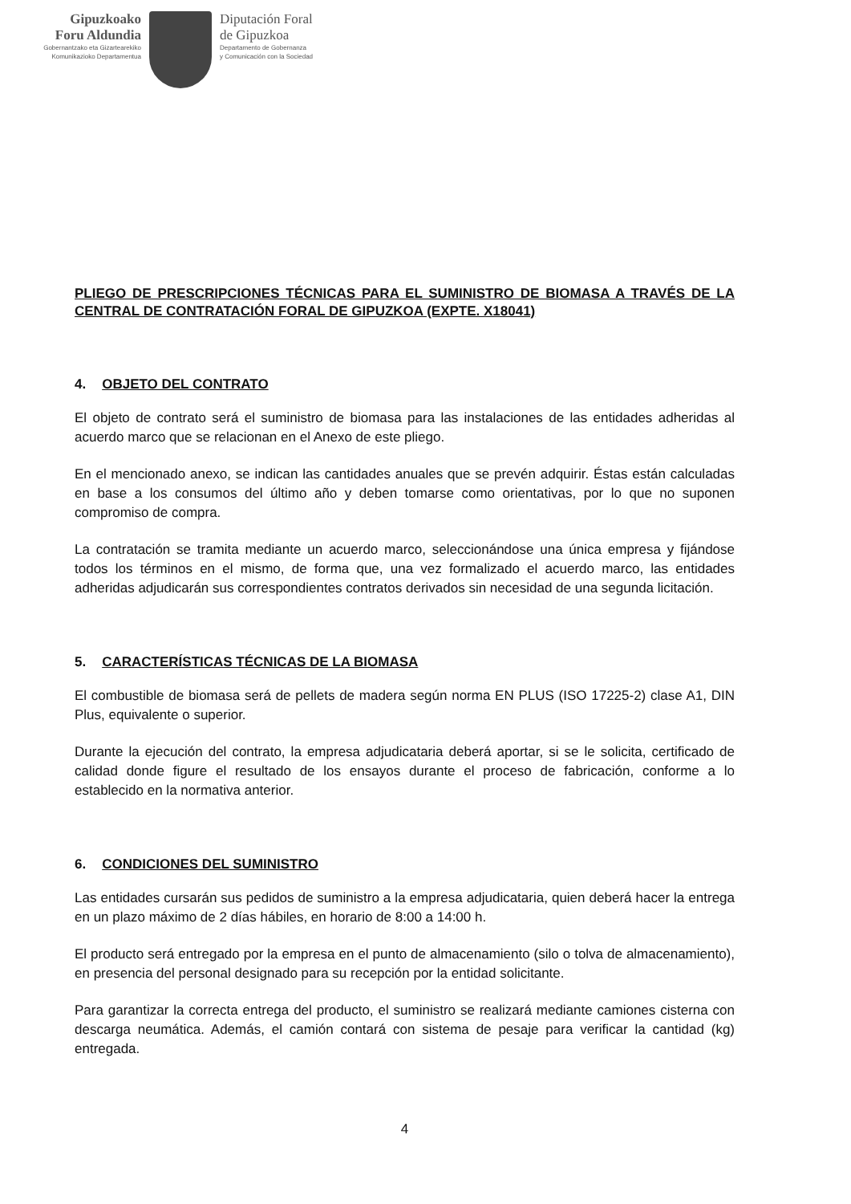Gipuzkoako
Foru Aldundia
Gobernantzako eta Gizartearekiko
Komunikazioko Departamentua
Diputación Foral
de Gipuzkoa
Departamento de Gobernanza
y Comunicación con la Sociedad
PLIEGO DE PRESCRIPCIONES TÉCNICAS PARA EL SUMINISTRO DE BIOMASA A TRAVÉS DE LA CENTRAL DE CONTRATACIÓN FORAL DE GIPUZKOA (EXPTE. X18041)
4. OBJETO DEL CONTRATO
El objeto de contrato será el suministro de biomasa para las instalaciones de las entidades adheridas al acuerdo marco que se relacionan en el Anexo de este pliego.
En el mencionado anexo, se indican las cantidades anuales que se prevén adquirir. Éstas están calculadas en base a los consumos del último año y deben tomarse como orientativas, por lo que no suponen compromiso de compra.
La contratación se tramita mediante un acuerdo marco, seleccionándose una única empresa y fijándose todos los términos en el mismo, de forma que, una vez formalizado el acuerdo marco, las entidades adheridas adjudicarán sus correspondientes contratos derivados sin necesidad de una segunda licitación.
5. CARACTERÍSTICAS TÉCNICAS DE LA BIOMASA
El combustible de biomasa será de pellets de madera según norma EN PLUS (ISO 17225-2) clase A1, DIN Plus, equivalente o superior.
Durante la ejecución del contrato, la empresa adjudicataria deberá aportar, si se le solicita, certificado de calidad donde figure el resultado de los ensayos durante el proceso de fabricación, conforme a lo establecido en la normativa anterior.
6. CONDICIONES DEL SUMINISTRO
Las entidades cursarán sus pedidos de suministro a la empresa adjudicataria, quien deberá hacer la entrega en un plazo máximo de 2 días hábiles, en horario de 8:00 a 14:00 h.
El producto será entregado por la empresa en el punto de almacenamiento (silo o tolva de almacenamiento), en presencia del personal designado para su recepción por la entidad solicitante.
Para garantizar la correcta entrega del producto, el suministro se realizará mediante camiones cisterna con descarga neumática. Además, el camión contará con sistema de pesaje para verificar la cantidad (kg) entregada.
4